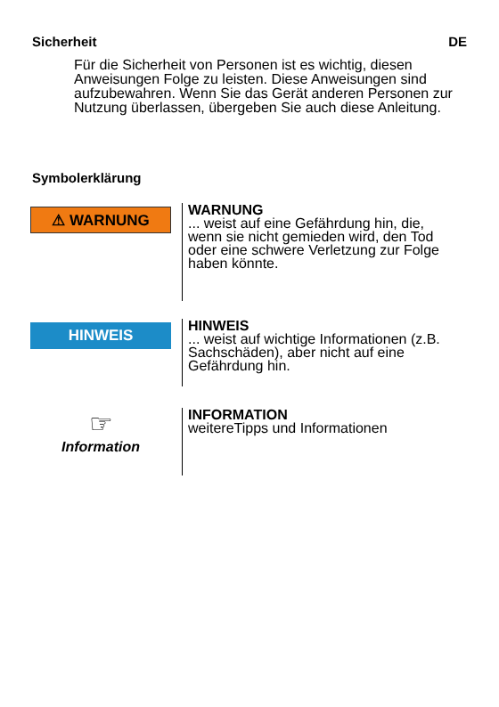Sicherheit DE
Für die Sicherheit von Personen ist es wichtig, diesen Anweisungen Folge zu leisten. Diese Anweisungen sind aufzubewahren. Wenn Sie das Gerät anderen Personen zur Nutzung überlassen, übergeben Sie auch diese Anleitung.
Symbolerklärung
⚠ WARNUNG
WARNUNG
... weist auf eine Gefährdung hin, die, wenn sie nicht gemieden wird, den Tod oder eine schwere Verletzung zur Folge haben könnte.
HINWEIS
HINWEIS
... weist auf wichtige Informationen (z.B. Sachschäden), aber nicht auf eine Gefährdung hin.
☞
Information
INFORMATION
weitereTipps und Informationen